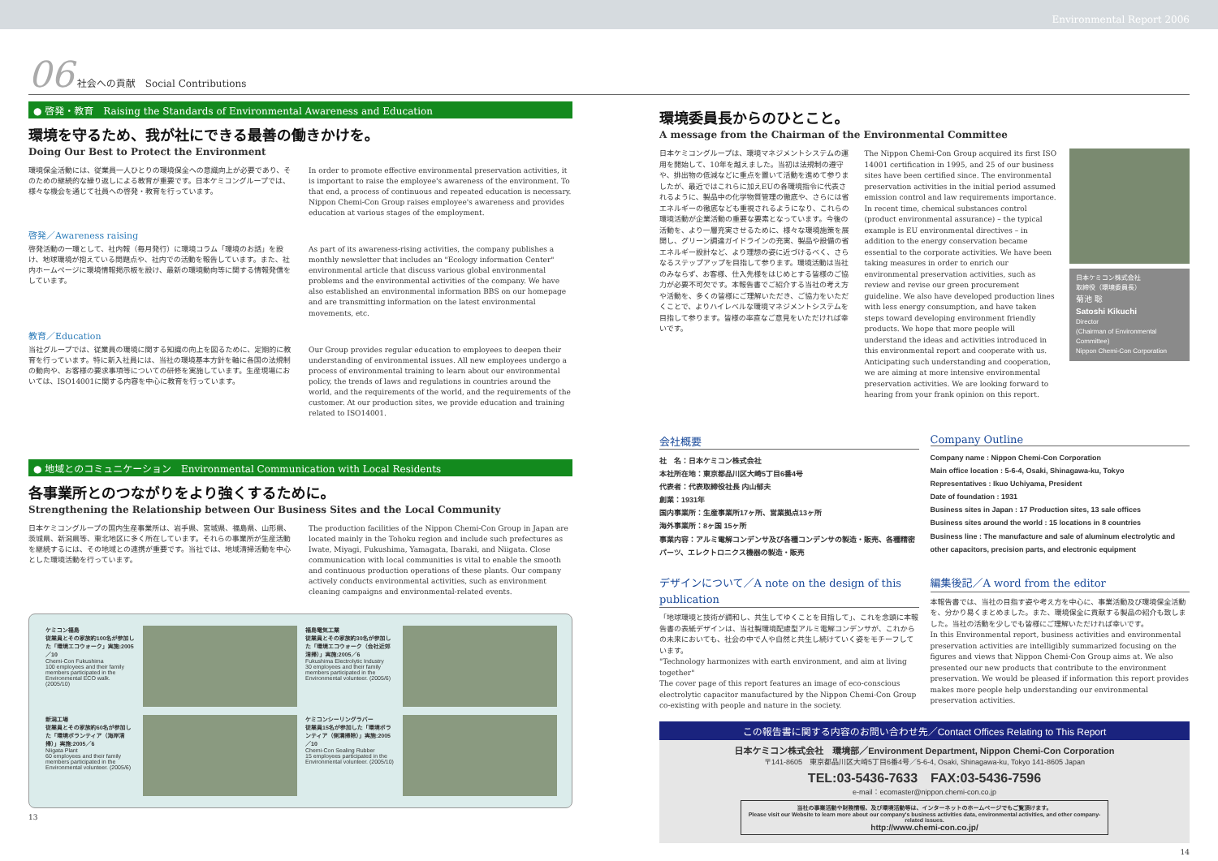Environmental Report 2006
06 社会への貢献　Social Contributions
● 啓発・教育　Raising the Standards of Environmental Awareness and Education
環境を守るため、我が社にできる最善の働きかけを。
Doing Our Best to Protect the Environment
環境保全活動には、従業員一人ひとりの環境保全への意識向上が必要であり、そのための継続的な繰り返しによる教育が重要です。日本ケミコングループでは、様々な機会を通じて社員への啓発・教育を行っています。
In order to promote effective environmental preservation activities, it is important to raise the employee's awareness of the environment. To that end, a process of continuous and repeated education is necessary. Nippon Chemi-Con Group raises employee's awareness and provides education at various stages of the employment.
啓発／Awareness raising
啓発活動の一環として、社内報（毎月発行）に環境コラム「環境のお話」を設け、地球環境が抱えている問題点や、社内での活動を報告しています。また、社内ホームページに環境情報掲示板を設け、最新の環境動向等に関する情報発信をしています。
As part of its awareness-rising activities, the company publishes a monthly newsletter that includes an "Ecology information Center" environmental article that discuss various global environmental problems and the environmental activities of the company. We have also established an environmental information BBS on our homepage and are transmitting information on the latest environmental movements, etc.
教育／Education
当社グループでは、従業員の環境に関する知識の向上を図るために、定期的に教育を行っています。特に新入社員には、当社の環境基本方針を軸に各国の法規制の動向や、お客様の要求事項等についての研修を実施しています。生産現場においては、ISO14001に関する内容を中心に教育を行っています。
Our Group provides regular education to employees to deepen their understanding of environmental issues. All new employees undergo a process of environmental training to learn about our environmental policy, the trends of laws and regulations in countries around the world, and the requirements of the world, and the requirements of the customer. At our production sites, we provide education and training related to ISO14001.
● 地域とのコミュニケーション　Environmental Communication with Local Residents
各事業所とのつながりをより強くするために。
Strengthening the Relationship between Our Business Sites and the Local Community
日本ケミコングループの国内生産事業所は、岩手県、宮城県、福島県、山形県、茨城県、新潟県等、東北地区に多く所在しています。それらの事業所が生産活動を継続するには、その地域との連携が重要です。当社では、地域清掃活動を中心とした環境活動を行っています。
The production facilities of the Nippon Chemi-Con Group in Japan are located mainly in the Tohoku region and include such prefectures as Iwate, Miyagi, Fukushima, Yamagata, Ibaraki, and Niigata. Close communication with local communities is vital to enable the smooth and continuous production operations of these plants. Our company actively conducts environmental activities, such as environment cleaning campaigns and environmental-related events.
ケミコン福島
従業員とその家族約100名が参加した「環境エコウォーク」実施:2005／10
Chemi-Con Fukushima
100 employees and their family members participated in the Environmental ECO walk. (2005/10)
福島電気工業
従業員とその家族約30名が参加した「環境エコウォーク（会社近郊清掃）」実施:2005／6
Fukushima Electrolytic Industry
30 employees and their family members participated in the Environmental volunteer. (2005/6)
新潟工場
従業員とその家族約60名が参加した「環境ボランティア（海岸清掃）」実施:2005／6
Niigata Plant
60 employees and their family members participated in the Environmental volunteer. (2005/6)
ケミコンシーリングラバー
従業員15名が参加した「環境ボランティア（側溝掃除）」実施:2005／10
Chemi-Con Sealing Rubber
15 employees participated in the Environmental volunteer. (2005/10)
13
環境委員長からのひとこと。
A message from the Chairman of the Environmental Committee
日本ケミコングループは、環境マネジメントシステムの運用を開始して、10年を越えました。当初は法規制の遵守や、排出物の低減などに重点を置いて活動を進めて参りましたが、最近ではこれらに加えEUの各環境指令に代表されるように、製品中の化学物質管理の徹底や、さらには省エネルギーの徹底なども重視されるようになり、これらの環境活動が企業活動の重要な要素となっています。今後の活動を、より一層充実させるために、様々な環境施策を展開し、グリーン調達ガイドラインの充実、製品や設備の省エネルギー設計など、より理想の姿に近づけるべく、さらなるステップアップを目指して参ります。環境活動は当社のみならず、お客様、仕入先様をはじめとする皆様のご協力が必要不可欠です。本報告書でご紹介する当社の考え方や活動を、多くの皆様にご理解いただき、ご協力をいただくことで、よりハイレベルな環境マネジメントシステムを目指して参ります。皆様の率直なご意見をいただければ幸いです。
The Nippon Chemi-Con Group acquired its first ISO 14001 certification in 1995, and 25 of our business sites have been certified since. The environmental preservation activities in the initial period assumed emission control and law requirements importance. In recent time, chemical substances control (product environmental assurance) – the typical example is EU environmental directives – in addition to the energy conservation became essential to the corporate activities. We have been taking measures in order to enrich our environmental preservation activities, such as review and revise our green procurement guideline. We also have developed production lines with less energy consumption, and have taken steps toward developing environment friendly products. We hope that more people will understand the ideas and activities introduced in this environmental report and cooperate with us. Anticipating such understanding and cooperation, we are aiming at more intensive environmental preservation activities. We are looking forward to hearing from your frank opinion on this report.
日本ケミコン株式会社
取締役（環境委員長）
菊池 聡
Satoshi Kikuchi
Director
(Chairman of Environmental Committee)
Nippon Chemi-Con Corporation
会社概要
社　名：日本ケミコン株式会社
本社所在地：東京都品川区大崎5丁目6番4号
代表者：代表取締役社長 内山郁夫
創業：1931年
国内事業所：生産事業所17ヶ所、営業拠点13ヶ所
海外事業所：8ヶ国 15ヶ所
事業内容：アルミ電解コンデンサ及び各種コンデンサの製造・販売、各種精密パーツ、エレクトロニクス機器の製造・販売
Company Outline
Company name : Nippon Chemi-Con Corporation
Main office location : 5-6-4, Osaki, Shinagawa-ku, Tokyo
Representatives : Ikuo Uchiyama, President
Date of foundation : 1931
Business sites in Japan : 17 Production sites, 13 sale offices
Business sites around the world : 15 locations in 8 countries
Business line : The manufacture and sale of aluminum electrolytic and other capacitors, precision parts, and electronic equipment
デザインについて／A note on the design of this publication
「地球環境と技術が調和し、共生してゆくことを目指して」、これを念頭に本報告書の表紙デザインは、当社製環境配慮型アルミ電解コンデンサが、これからの未来においても、社会の中で人や自然と共生し続けていく姿をモチーフしています。
"Technology harmonizes with earth environment, and aim at living together"
The cover page of this report features an image of eco-conscious electrolytic capacitor manufactured by the Nippon Chemi-Con Group co-existing with people and nature in the society.
編集後記／A word from the editor
本報告書では、当社の目指す姿や考え方を中心に、事業活動及び環境保全活動を、分かり易くまとめました。また、環境保全に貢献する製品の紹介も致しました。当社の活動を少しでも皆様にご理解いただければ幸いです。
In this Environmental report, business activities and environmental preservation activities are intelligibly summarized focusing on the figures and views that Nippon Chemi-Con Group aims at. We also presented our new products that contribute to the environment preservation. We would be pleased if information this report provides makes more people help understanding our environmental preservation activities.
この報告書に関する内容のお問い合わせ先／Contact Offices Relating to This Report
日本ケミコン株式会社　環境部／Environment Department, Nippon Chemi-Con Corporation
〒141-8605　東京都品川区大崎5丁目6番4号／5-6-4, Osaki, Shinagawa-ku, Tokyo 141-8605 Japan
TEL:03-5436-7633　FAX:03-5436-7596
e-mail：ecomaster@nippon.chemi-con.co.jp
当社の事業活動や財務情報、及び環境活動等は、インターネットのホームページでもご覧頂けます。
Please visit our Website to learn more about our company's business activities data, environmental activities, and other company-related issues.
http://www.chemi-con.co.jp/
14